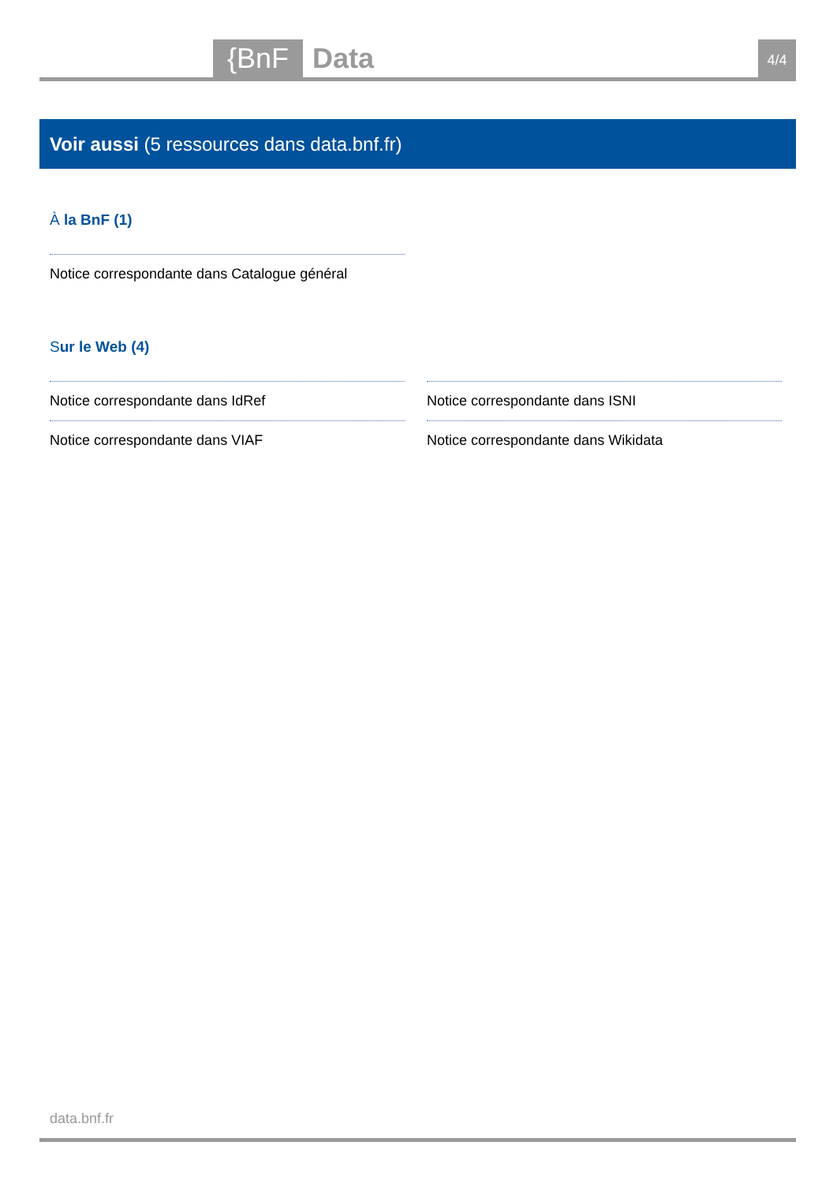{BnF Data 4/4
Voir aussi (5 ressources dans data.bnf.fr)
À la BnF (1)
Notice correspondante dans Catalogue général
Sur le Web (4)
Notice correspondante dans IdRef
Notice correspondante dans VIAF
Notice correspondante dans ISNI
Notice correspondante dans Wikidata
data.bnf.fr